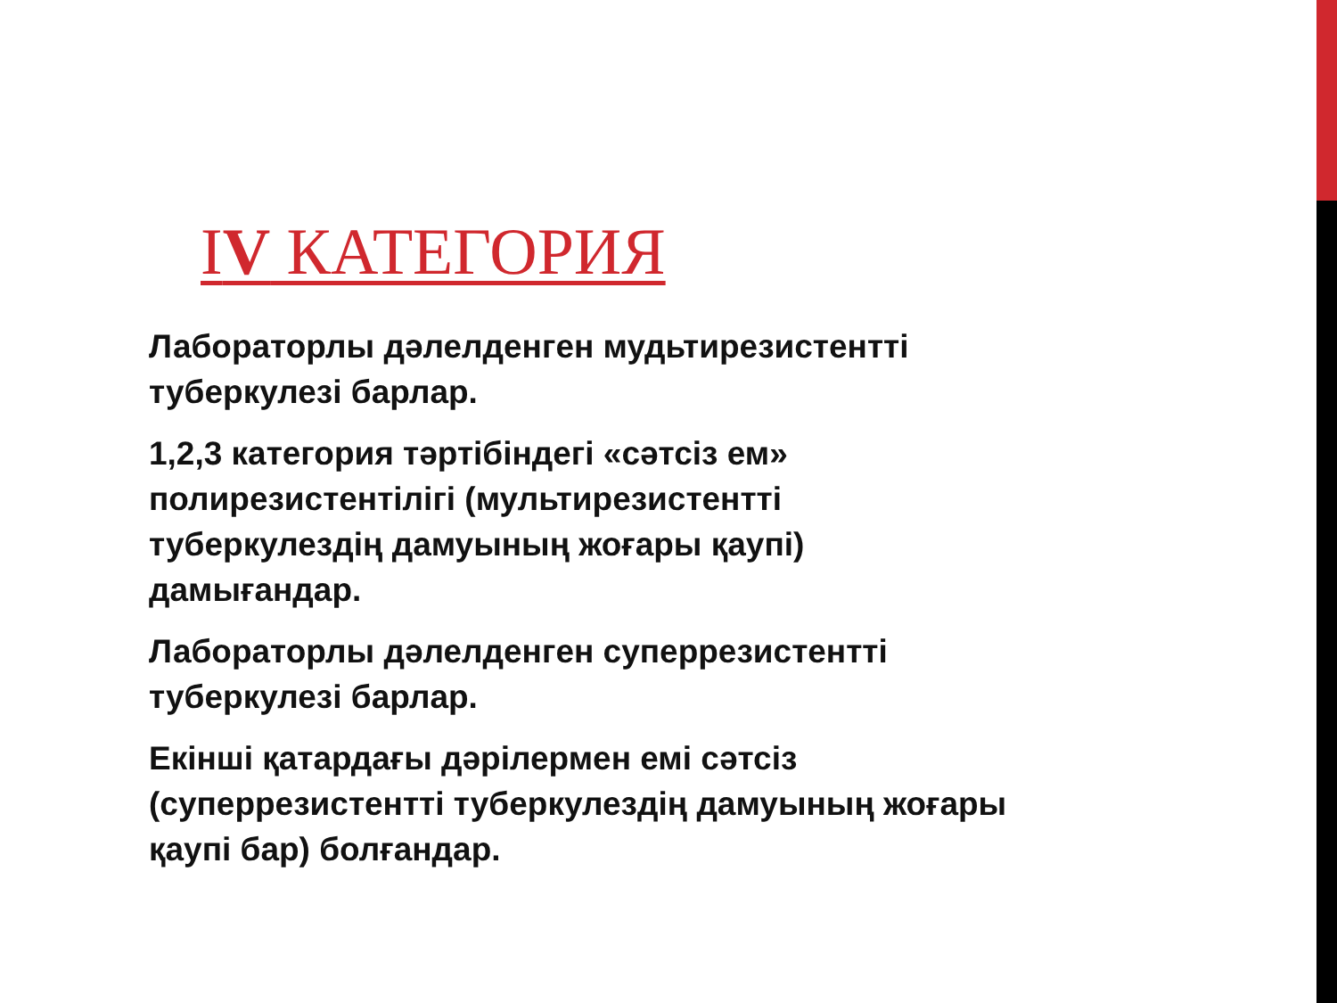IV КАТЕГОРИЯ
Лабораторлы дәлелденген мудьтирезистентті туберкулезі барлар.
1,2,3 категория тәртібіндегі «сәтсіз ем» полирезистентілігі (мультирезистентті туберкулездің дамуының жоғары қаупі) дамығандар.
Лабораторлы дәлелденген суперрезистентті туберкулезі барлар.
Екінші қатардағы дәрілермен емі сәтсіз (суперрезистентті туберкулездің дамуының жоғары қаупі бар) болғандар.